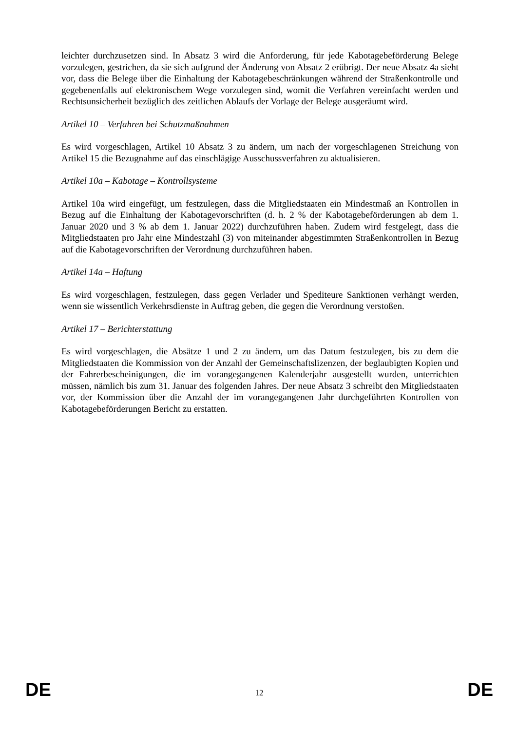leichter durchzusetzen sind. In Absatz 3 wird die Anforderung, für jede Kabotagebeförderung Belege vorzulegen, gestrichen, da sie sich aufgrund der Änderung von Absatz 2 erübrigt. Der neue Absatz 4a sieht vor, dass die Belege über die Einhaltung der Kabotagebeschränkungen während der Straßenkontrolle und gegebenenfalls auf elektronischem Wege vorzulegen sind, womit die Verfahren vereinfacht werden und Rechtsunsicherheit bezüglich des zeitlichen Ablaufs der Vorlage der Belege ausgeräumt wird.
Artikel 10 – Verfahren bei Schutzmaßnahmen
Es wird vorgeschlagen, Artikel 10 Absatz 3 zu ändern, um nach der vorgeschlagenen Streichung von Artikel 15 die Bezugnahme auf das einschlägige Ausschussverfahren zu aktualisieren.
Artikel 10a – Kabotage – Kontrollsysteme
Artikel 10a wird eingefügt, um festzulegen, dass die Mitgliedstaaten ein Mindestmaß an Kontrollen in Bezug auf die Einhaltung der Kabotagevorschriften (d. h. 2 % der Kabotagebeförderungen ab dem 1. Januar 2020 und 3 % ab dem 1. Januar 2022) durchzuführen haben. Zudem wird festgelegt, dass die Mitgliedstaaten pro Jahr eine Mindestzahl (3) von miteinander abgestimmten Straßenkontrollen in Bezug auf die Kabotagevorschriften der Verordnung durchzuführen haben.
Artikel 14a – Haftung
Es wird vorgeschlagen, festzulegen, dass gegen Verlader und Spediteure Sanktionen verhängt werden, wenn sie wissentlich Verkehrsdienste in Auftrag geben, die gegen die Verordnung verstoßen.
Artikel 17 – Berichterstattung
Es wird vorgeschlagen, die Absätze 1 und 2 zu ändern, um das Datum festzulegen, bis zu dem die Mitgliedstaaten die Kommission von der Anzahl der Gemeinschaftslizenzen, der beglaubigten Kopien und der Fahrerbescheinigungen, die im vorangegangenen Kalenderjahr ausgestellt wurden, unterrichten müssen, nämlich bis zum 31. Januar des folgenden Jahres. Der neue Absatz 3 schreibt den Mitgliedstaaten vor, der Kommission über die Anzahl der im vorangegangenen Jahr durchgeführten Kontrollen von Kabotagebeförderungen Bericht zu erstatten.
DE 12 DE